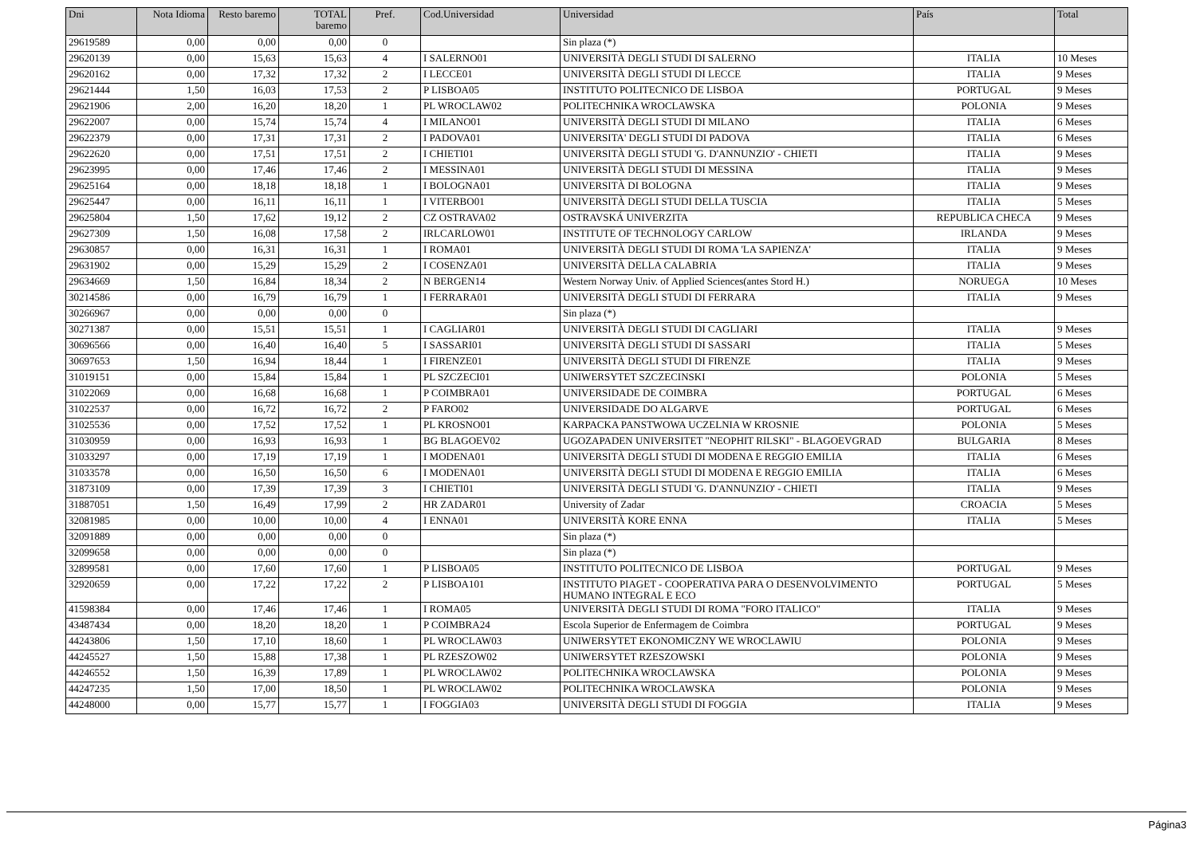| Dni | Nota Idioma | Resto baremo | TOTAL baremo | Pref. | Cod.Universidad | Universidad | País | Total |
| --- | --- | --- | --- | --- | --- | --- | --- | --- |
| 29619589 | 0,00 | 0,00 | 0,00 | 0 | | Sin plaza (*) | | |
| 29620139 | 0,00 | 15,63 | 15,63 | 4 | I SALERNO01 | UNIVERSITÀ DEGLI STUDI DI SALERNO | ITALIA | 10 Meses |
| 29620162 | 0,00 | 17,32 | 17,32 | 2 | I LECCE01 | UNIVERSITÀ DEGLI STUDI DI LECCE | ITALIA | 9 Meses |
| 29621444 | 1,50 | 16,03 | 17,53 | 2 | P LISBOA05 | INSTITUTO POLITECNICO DE LISBOA | PORTUGAL | 9 Meses |
| 29621906 | 2,00 | 16,20 | 18,20 | 1 | PL WROCLAW02 | POLITECHNIKA WROCLAWSKA | POLONIA | 9 Meses |
| 29622007 | 0,00 | 15,74 | 15,74 | 4 | I MILANO01 | UNIVERSITÀ DEGLI STUDI DI MILANO | ITALIA | 6 Meses |
| 29622379 | 0,00 | 17,31 | 17,31 | 2 | I PADOVA01 | UNIVERSITA' DEGLI STUDI DI PADOVA | ITALIA | 6 Meses |
| 29622620 | 0,00 | 17,51 | 17,51 | 2 | I CHIETI01 | UNIVERSITÀ DEGLI STUDI 'G. D'ANNUNZIO' - CHIETI | ITALIA | 9 Meses |
| 29623995 | 0,00 | 17,46 | 17,46 | 2 | I MESSINA01 | UNIVERSITÀ DEGLI STUDI DI MESSINA | ITALIA | 9 Meses |
| 29625164 | 0,00 | 18,18 | 18,18 | 1 | I BOLOGNA01 | UNIVERSITÀ DI BOLOGNA | ITALIA | 9 Meses |
| 29625447 | 0,00 | 16,11 | 16,11 | 1 | I VITERBO01 | UNIVERSITÀ DEGLI STUDI DELLA TUSCIA | ITALIA | 5 Meses |
| 29625804 | 1,50 | 17,62 | 19,12 | 2 | CZ OSTRAVA02 | OSTRAVSKÁ UNIVERZITA | REPUBLICA CHECA | 9 Meses |
| 29627309 | 1,50 | 16,08 | 17,58 | 2 | IRLCARLOW01 | INSTITUTE OF TECHNOLOGY CARLOW | IRLANDA | 9 Meses |
| 29630857 | 0,00 | 16,31 | 16,31 | 1 | I ROMA01 | UNIVERSITÀ DEGLI STUDI DI ROMA 'LA SAPIENZA' | ITALIA | 9 Meses |
| 29631902 | 0,00 | 15,29 | 15,29 | 2 | I COSENZA01 | UNIVERSITÀ DELLA CALABRIA | ITALIA | 9 Meses |
| 29634669 | 1,50 | 16,84 | 18,34 | 2 | N BERGEN14 | Western Norway Univ. of Applied Sciences(antes Stord H.) | NORUEGA | 10 Meses |
| 30214586 | 0,00 | 16,79 | 16,79 | 1 | I FERRARA01 | UNIVERSITÀ DEGLI STUDI DI FERRARA | ITALIA | 9 Meses |
| 30266967 | 0,00 | 0,00 | 0,00 | 0 | | Sin plaza (*) | | |
| 30271387 | 0,00 | 15,51 | 15,51 | 1 | I CAGLIAR01 | UNIVERSITÀ DEGLI STUDI DI CAGLIARI | ITALIA | 9 Meses |
| 30696566 | 0,00 | 16,40 | 16,40 | 5 | I SASSARI01 | UNIVERSITÀ DEGLI STUDI DI SASSARI | ITALIA | 5 Meses |
| 30697653 | 1,50 | 16,94 | 18,44 | 1 | I FIRENZE01 | UNIVERSITÀ DEGLI STUDI DI FIRENZE | ITALIA | 9 Meses |
| 31019151 | 0,00 | 15,84 | 15,84 | 1 | PL SZCZECI01 | UNIWERSYTET SZCZECINSKI | POLONIA | 5 Meses |
| 31022069 | 0,00 | 16,68 | 16,68 | 1 | P COIMBRA01 | UNIVERSIDADE DE COIMBRA | PORTUGAL | 6 Meses |
| 31022537 | 0,00 | 16,72 | 16,72 | 2 | P FARO02 | UNIVERSIDADE DO ALGARVE | PORTUGAL | 6 Meses |
| 31025536 | 0,00 | 17,52 | 17,52 | 1 | PL KROSNO01 | KARPACKA PANSTWOWA UCZELNIA W KROSNIE | POLONIA | 5 Meses |
| 31030959 | 0,00 | 16,93 | 16,93 | 1 | BG BLAGOEV02 | UGOZAPADEN UNIVERSITET "NEOPHIT RILSKI" - BLAGOEVGRAD | BULGARIA | 8 Meses |
| 31033297 | 0,00 | 17,19 | 17,19 | 1 | I MODENA01 | UNIVERSITÀ DEGLI STUDI DI MODENA E REGGIO EMILIA | ITALIA | 6 Meses |
| 31033578 | 0,00 | 16,50 | 16,50 | 6 | I MODENA01 | UNIVERSITÀ DEGLI STUDI DI MODENA E REGGIO EMILIA | ITALIA | 6 Meses |
| 31873109 | 0,00 | 17,39 | 17,39 | 3 | I CHIETI01 | UNIVERSITÀ DEGLI STUDI 'G. D'ANNUNZIO' - CHIETI | ITALIA | 9 Meses |
| 31887051 | 1,50 | 16,49 | 17,99 | 2 | HR ZADAR01 | University of Zadar | CROACIA | 5 Meses |
| 32081985 | 0,00 | 10,00 | 10,00 | 4 | I ENNA01 | UNIVERSITÀ KORE ENNA | ITALIA | 5 Meses |
| 32091889 | 0,00 | 0,00 | 0,00 | 0 | | Sin plaza (*) | | |
| 32099658 | 0,00 | 0,00 | 0,00 | 0 | | Sin plaza (*) | | |
| 32899581 | 0,00 | 17,60 | 17,60 | 1 | P LISBOA05 | INSTITUTO POLITECNICO DE LISBOA | PORTUGAL | 9 Meses |
| 32920659 | 0,00 | 17,22 | 17,22 | 2 | P LISBOA101 | INSTITUTO PIAGET - COOPERATIVA PARA O DESENVOLVIMENTO HUMANO INTEGRAL E ECO | PORTUGAL | 5 Meses |
| 41598384 | 0,00 | 17,46 | 17,46 | 1 | I ROMA05 | UNIVERSITÀ DEGLI STUDI DI ROMA "FORO ITALICO" | ITALIA | 9 Meses |
| 43487434 | 0,00 | 18,20 | 18,20 | 1 | P COIMBRA24 | Escola Superior de Enfermagem de Coimbra | PORTUGAL | 9 Meses |
| 44243806 | 1,50 | 17,10 | 18,60 | 1 | PL WROCLAW03 | UNIWERSYTET EKONOMICZNY WE WROCLAWIU | POLONIA | 9 Meses |
| 44245527 | 1,50 | 15,88 | 17,38 | 1 | PL RZESZOW02 | UNIWERSYTET RZESZOWSKI | POLONIA | 9 Meses |
| 44246552 | 1,50 | 16,39 | 17,89 | 1 | PL WROCLAW02 | POLITECHNIKA WROCLAWSKA | POLONIA | 9 Meses |
| 44247235 | 1,50 | 17,00 | 18,50 | 1 | PL WROCLAW02 | POLITECHNIKA WROCLAWSKA | POLONIA | 9 Meses |
| 44248000 | 0,00 | 15,77 | 15,77 | 1 | I FOGGIA03 | UNIVERSITÀ DEGLI STUDI DI FOGGIA | ITALIA | 9 Meses |
Página3